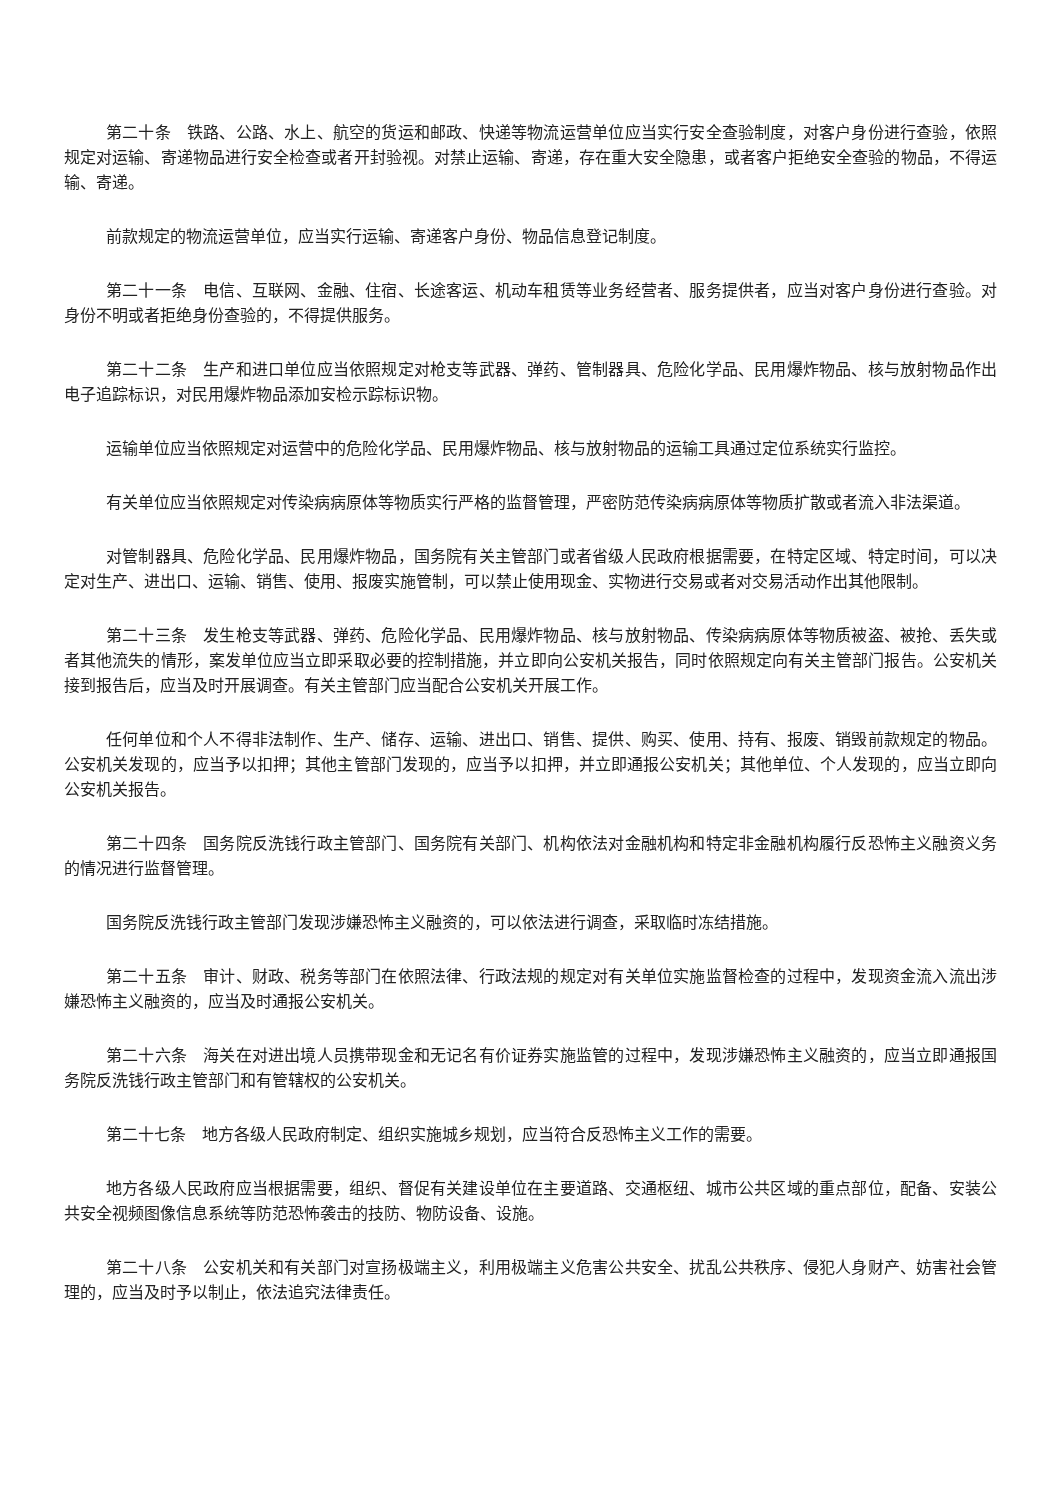第二十条　铁路、公路、水上、航空的货运和邮政、快递等物流运营单位应当实行安全查验制度，对客户身份进行查验，依照规定对运输、寄递物品进行安全检查或者开封验视。对禁止运输、寄递，存在重大安全隐患，或者客户拒绝安全查验的物品，不得运输、寄递。
前款规定的物流运营单位，应当实行运输、寄递客户身份、物品信息登记制度。
第二十一条　电信、互联网、金融、住宿、长途客运、机动车租赁等业务经营者、服务提供者，应当对客户身份进行查验。对身份不明或者拒绝身份查验的，不得提供服务。
第二十二条　生产和进口单位应当依照规定对枪支等武器、弹药、管制器具、危险化学品、民用爆炸物品、核与放射物品作出电子追踪标识，对民用爆炸物品添加安检示踪标识物。
运输单位应当依照规定对运营中的危险化学品、民用爆炸物品、核与放射物品的运输工具通过定位系统实行监控。
有关单位应当依照规定对传染病病原体等物质实行严格的监督管理，严密防范传染病病原体等物质扩散或者流入非法渠道。
对管制器具、危险化学品、民用爆炸物品，国务院有关主管部门或者省级人民政府根据需要，在特定区域、特定时间，可以决定对生产、进出口、运输、销售、使用、报废实施管制，可以禁止使用现金、实物进行交易或者对交易活动作出其他限制。
第二十三条　发生枪支等武器、弹药、危险化学品、民用爆炸物品、核与放射物品、传染病病原体等物质被盗、被抢、丢失或者其他流失的情形，案发单位应当立即采取必要的控制措施，并立即向公安机关报告，同时依照规定向有关主管部门报告。公安机关接到报告后，应当及时开展调查。有关主管部门应当配合公安机关开展工作。
任何单位和个人不得非法制作、生产、储存、运输、进出口、销售、提供、购买、使用、持有、报废、销毁前款规定的物品。公安机关发现的，应当予以扣押；其他主管部门发现的，应当予以扣押，并立即通报公安机关；其他单位、个人发现的，应当立即向公安机关报告。
第二十四条　国务院反洗钱行政主管部门、国务院有关部门、机构依法对金融机构和特定非金融机构履行反恐怖主义融资义务的情况进行监督管理。
国务院反洗钱行政主管部门发现涉嫌恐怖主义融资的，可以依法进行调查，采取临时冻结措施。
第二十五条　审计、财政、税务等部门在依照法律、行政法规的规定对有关单位实施监督检查的过程中，发现资金流入流出涉嫌恐怖主义融资的，应当及时通报公安机关。
第二十六条　海关在对进出境人员携带现金和无记名有价证券实施监管的过程中，发现涉嫌恐怖主义融资的，应当立即通报国务院反洗钱行政主管部门和有管辖权的公安机关。
第二十七条　地方各级人民政府制定、组织实施城乡规划，应当符合反恐怖主义工作的需要。
地方各级人民政府应当根据需要，组织、督促有关建设单位在主要道路、交通枢纽、城市公共区域的重点部位，配备、安装公共安全视频图像信息系统等防范恐怖袭击的技防、物防设备、设施。
第二十八条　公安机关和有关部门对宣扬极端主义，利用极端主义危害公共安全、扰乱公共秩序、侵犯人身财产、妨害社会管理的，应当及时予以制止，依法追究法律责任。